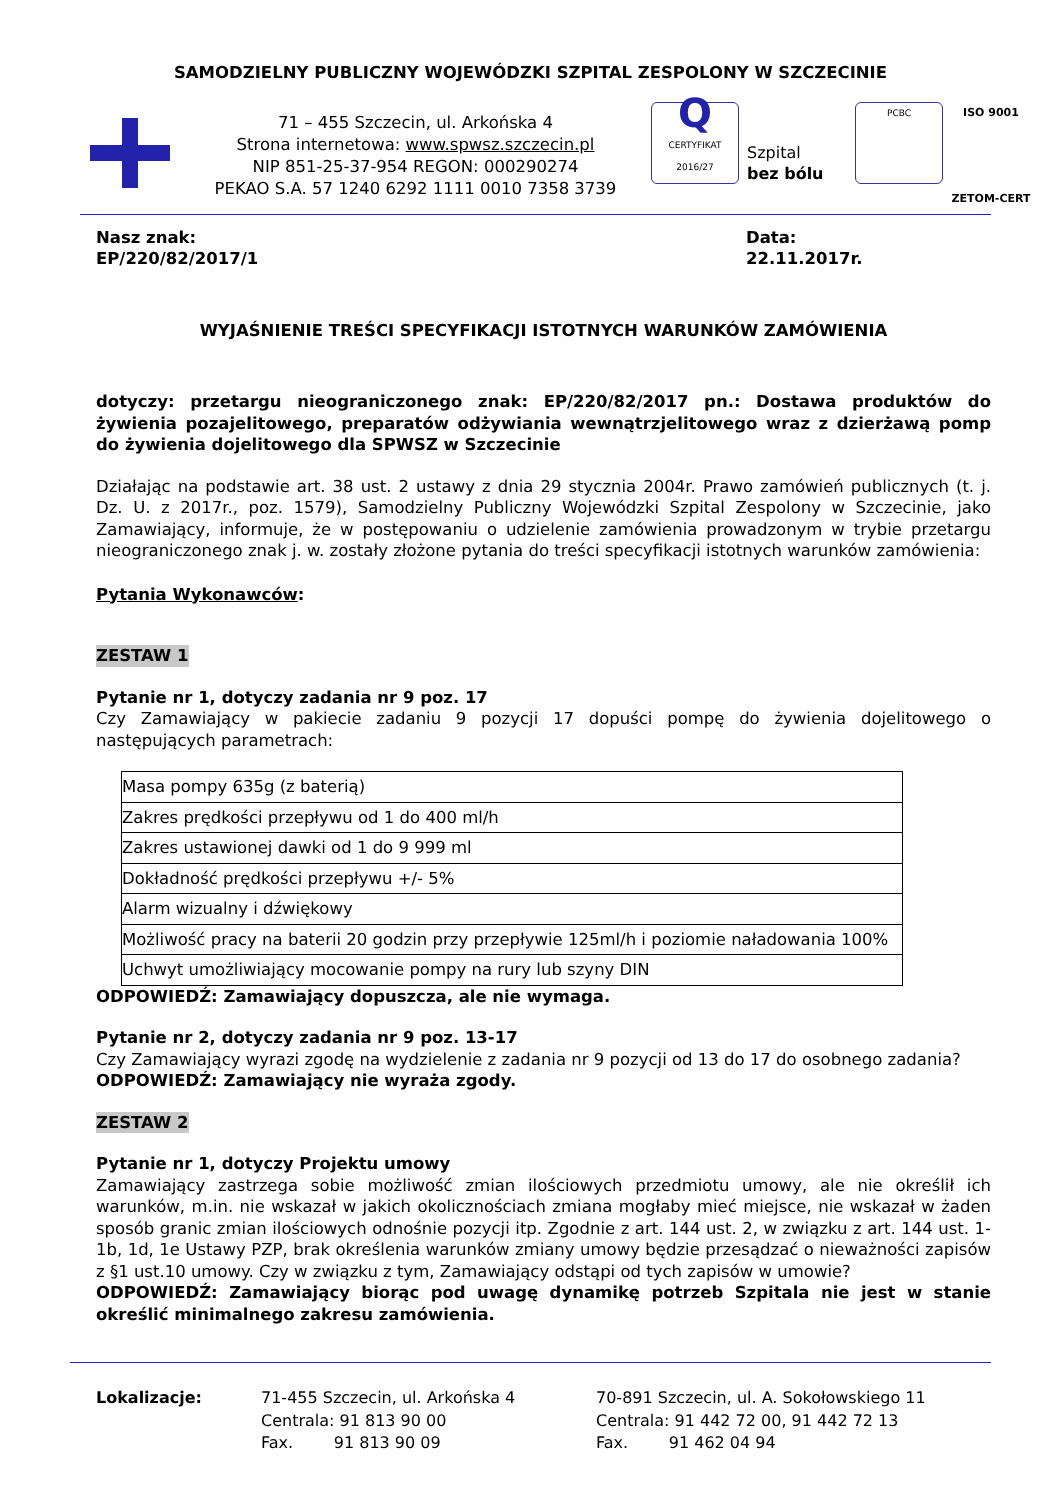SAMODZIELNY PUBLICZNY WOJEWÓDZKI SZPITAL ZESPOLONY W SZCZECINIE
71 – 455 Szczecin, ul. Arkońska 4
Strona internetowa: www.spwsz.szczecin.pl
NIP 851-25-37-954 REGON: 000290274
PEKAO S.A. 57 1240 6292 1111 0010 7358 3739
Q
CERTYFIKAT 2016/27
Szpital
bez bólu
PCBC
ISO 9001
ZETOM-CERT
Nasz znak:
EP/220/82/2017/1
Data:
22.11.2017r.
WYJAŚNIENIE TREŚCI SPECYFIKACJI ISTOTNYCH WARUNKÓW ZAMÓWIENIA
dotyczy: przetargu nieograniczonego znak: EP/220/82/2017 pn.: Dostawa produktów do żywienia pozajelitowego, preparatów odżywiania wewnątrzjelitowego wraz z dzierżawą pomp do żywienia dojelitowego dla SPWSZ w Szczecinie
Działając na podstawie art. 38 ust. 2 ustawy z dnia 29 stycznia 2004r. Prawo zamówień publicznych (t. j. Dz. U. z 2017r., poz. 1579), Samodzielny Publiczny Wojewódzki Szpital Zespolony w Szczecinie, jako Zamawiający, informuje, że w postępowaniu o udzielenie zamówienia prowadzonym w trybie przetargu nieograniczonego znak j. w. zostały złożone pytania do treści specyfikacji istotnych warunków zamówienia:
Pytania Wykonawców:
ZESTAW 1
Pytanie nr 1, dotyczy zadania nr 9 poz. 17
Czy Zamawiający w pakiecie zadaniu 9 pozycji 17 dopuści pompę do żywienia dojelitowego o następujących parametrach:
| Masa pompy 635g (z baterią) |
| Zakres prędkości przepływu od 1 do 400 ml/h |
| Zakres ustawionej dawki od 1 do 9 999 ml |
| Dokładność prędkości przepływu +/- 5% |
| Alarm wizualny i dźwiękowy |
| Możliwość pracy na baterii 20 godzin przy przepływie 125ml/h i poziomie naładowania 100% |
| Uchwyt umożliwiający mocowanie pompy na rury lub szyny DIN |
ODPOWIEDŹ: Zamawiający dopuszcza, ale nie wymaga.
Pytanie nr 2, dotyczy zadania nr 9 poz. 13-17
Czy Zamawiający wyrazi zgodę na wydzielenie z zadania nr 9 pozycji od 13 do 17 do osobnego zadania?
ODPOWIEDŹ: Zamawiający nie wyraża zgody.
ZESTAW 2
Pytanie nr 1, dotyczy Projektu umowy
Zamawiający zastrzega sobie możliwość zmian ilościowych przedmiotu umowy, ale nie określił ich warunków, m.in. nie wskazał w jakich okolicznościach zmiana mogłaby mieć miejsce, nie wskazał w żaden sposób granic zmian ilościowych odnośnie pozycji itp. Zgodnie z art. 144 ust. 2, w związku z art. 144 ust. 1-1b, 1d, 1e Ustawy PZP, brak określenia warunków zmiany umowy będzie przesądzać o nieważności zapisów z §1 ust.10 umowy. Czy w związku z tym, Zamawiający odstąpi od tych zapisów w umowie?
ODPOWIEDŹ: Zamawiający biorąc pod uwagę dynamikę potrzeb Szpitala nie jest w stanie określić minimalnego zakresu zamówienia.
Lokalizacje: 71-455 Szczecin, ul. Arkońska 4
Centrala: 91 813 90 00
Fax. 91 813 90 09
70-891 Szczecin, ul. A. Sokołowskiego 11
Centrala: 91 442 72 00, 91 442 72 13
Fax. 91 462 04 94